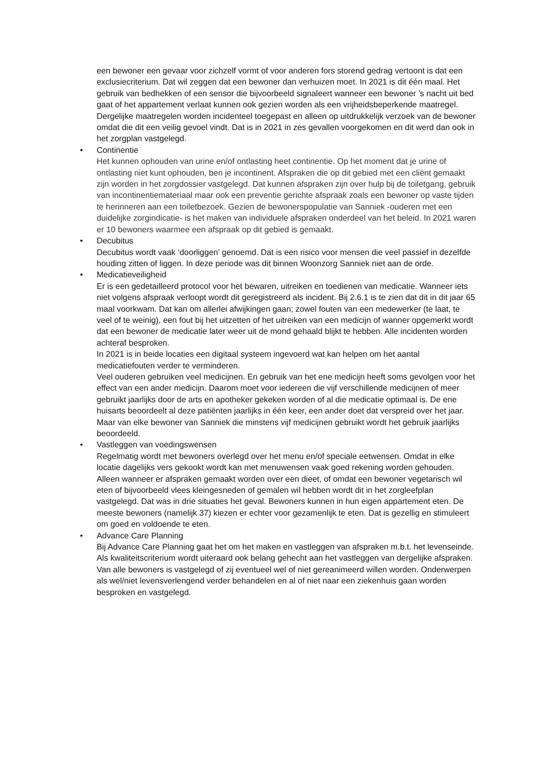een bewoner een gevaar voor zichzelf vormt of voor anderen fors storend gedrag vertoont is dat een exclusiecriterium. Dat wil zeggen dat een bewoner dan verhuizen moet. In 2021 is dit één maal. Het gebruik van bedhekken of een sensor die bijvoorbeeld signaleert wanneer een bewoner ’s nacht uit bed gaat of het appartement verlaat kunnen ook gezien worden als een vrijheidsbeperkende maatregel. Dergelijke maatregelen worden incidenteel toegepast en alleen op uitdrukkelijk verzoek van de bewoner omdat die dit een veilig gevoel vindt. Dat is in 2021 in zes gevallen voorgekomen en dit werd dan ook in het zorgplan vastgelegd.
•
Continentie
Het kunnen ophouden van urine en/of ontlasting heet continentie. Op het moment dat je urine of ontlasting niet kunt ophouden, ben je incontinent. Afspraken die op dit gebied met een cliënt gemaakt zijn worden in het zorgdossier vastgelegd. Dat kunnen afspraken zijn over hulp bij de toiletgang, gebruik van incontinentiemateriaal maar ook een preventie gerichte afspraak zoals een bewoner op vaste tijden te herinneren aan een toiletbezoek. Gezien de bewonerspopulatie van Sanniek -ouderen met een duidelijke zorgindicatie- is het maken van individuele afspraken onderdeel van het beleid. In 2021 waren er 10 bewoners waarmee een afspraak op dit gebied is gemaakt.
•
Decubitus
Decubitus wordt vaak ‘doorliggen’ genoemd. Dat is een risico voor mensen die veel passief in dezelfde houding zitten of liggen. In deze periode was dit binnen Woonzorg Sanniek niet aan de orde.
•
Medicatieveiligheid
Er is een gedetailleerd protocol voor het bewaren, uitreiken en toedienen van medicatie. Wanneer iets niet volgens afspraak verloopt wordt dit geregistreerd als incident. Bij 2.6.1 is te zien dat dit in dit jaar 65 maal voorkwam. Dat kan om allerlei afwijkingen gaan; zowel fouten van een medewerker (te laat, te veel of te weinig), een fout bij het uitzetten of het uitreiken van een medicijn of wanner opgemerkt wordt dat een bewoner de medicatie later weer uit de mond gehaald blijkt te hebben. Alle incidenten worden achteraf besproken.
In 2021 is in beide locaties een digitaal systeem ingevoerd wat kan helpen om het aantal medicatiefouten verder te verminderen.
Veel ouderen gebruiken veel medicijnen. En gebruik van het ene medicijn heeft soms gevolgen voor het effect van een ander medicijn. Daarom moet voor iedereen die vijf verschillende medicijnen of meer gebruikt jaarlijks door de arts en apotheker gekeken worden of al die medicatie optimaal is. De ene huisarts beoordeelt al deze patiënten jaarlijks in één keer, een ander doet dat verspreid over het jaar. Maar van elke bewoner van Sanniek die minstens vijf medicijnen gebruikt wordt het gebruik jaarlijks beoordeeld.
•
Vastleggen van voedingswensen
Regelmatig wordt met bewoners overlegd over het menu en/of speciale eetwensen. Omdat in elke locatie dagelijks vers gekookt wordt kan met menuwensen vaak goed rekening worden gehouden. Alleen wanneer er afspraken gemaakt worden over een dieet, of omdat een bewoner vegetarisch wil eten of bijvoorbeeld vlees kleingesneden of gemalen wil hebben wordt dit in het zorgleefplan vastgelegd. Dat was in drie situaties het geval. Bewoners kunnen in hun eigen appartement eten. De meeste bewoners (namelijk 37) kiezen er echter voor gezamenlijk te eten. Dat is gezellig en stimuleert om goed en voldoende te eten.
•
Advance Care Planning
Bij Advance Care Planning gaat het om het maken en vastleggen van afspraken m.b.t. het levenseinde. Als kwaliteitscriterium wordt uiteraard ook belang gehecht aan het vastleggen van dergelijke afspraken. Van alle bewoners is vastgelegd of zij eventueel wel of niet gereanimeerd willen worden. Onderwerpen als wel/niet levensverlengend verder behandelen en al of niet naar een ziekenhuis gaan worden besproken en vastgelegd.